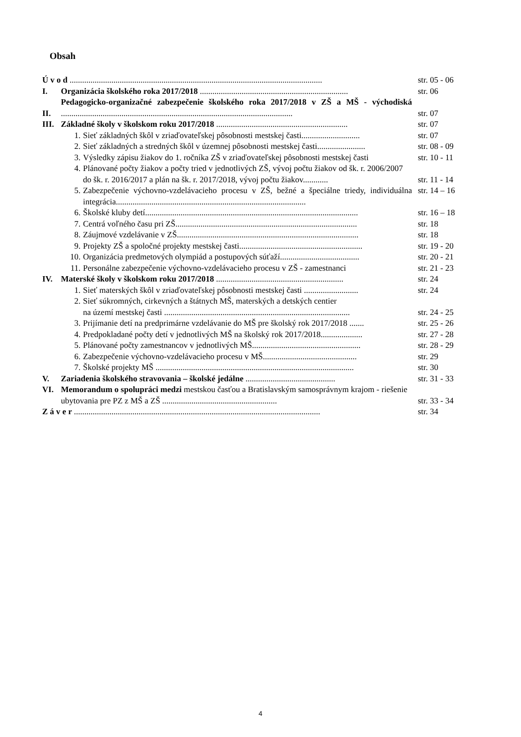Obsah
| Ú v o d ......................................................................................................................... | | | str. 05 - 06 |
| I. | Organizácia školského roka 2017/2018 ....................................................................... | | str. 06 |
| II. | Pedagogicko-organizačné zabezpečenie školského roka 2017/2018 v ZŠ a MŠ - východiská ............................................................................................................... | | str. 07 |
| III. | Základné školy v školskom roku 2017/2018 ............................................................... | | str. 07 |
| | 1. | Sieť základných škôl v zriaďovateľskej pôsobnosti mestskej časti............................ | str. 07 |
| | 2. | Sieť základných a stredných škôl v územnej pôsobnosti mestskej časti....................... | str. 08 - 09 |
| | 3. | Výsledky zápisu žiakov do 1. ročníka ZŠ v zriaďovateľskej pôsobnosti mestskej časti | str. 10 - 11 |
| | 4. | Plánované počty žiakov a počty tried v jednotlivých ZŠ, vývoj počtu žiakov od šk. r. 2006/2007 do šk. r. 2016/2017 a plán na šk. r. 2017/2018, vývoj počtu žiakov............ | str. 11 - 14 |
| | 5. | Zabezpečenie výchovno-vzdelávacieho procesu v ZŠ, bežné a špeciálne triedy, individuálna integrácia........................................................................................... | str. 14 – 16 |
| | 6. | Školské kluby detí...................................................................................................... | str. 16 – 18 |
| | 7. | Centrá voľného času pri ZŠ....................................................................................... | str. 18 |
| | 8. | Záujmové vzdelávanie v ZŠ....................................................................................... | str. 18 |
| | 9. | Projekty ZŠ a spoločné projekty mestskej časti........................................................... | str. 19 - 20 |
| | 10. | Organizácia predmetových olympiád a postupových súťaží...................................... | str. 20 - 21 |
| | 11. | Personálne zabezpečenie výchovno-vzdelávacieho procesu v ZŠ - zamestnanci | str. 21 - 23 |
| IV. | Materské školy v školskom roku 2017/2018 ............................................................. | | str. 24 |
| | 1. | Sieť materských škôl v zriaďovateľskej pôsobnosti mestskej časti .......................... | str. 24 |
| | 2. | Sieť súkromných, cirkevných a štátnych MŠ, materských a detských centier na území mestskej časti ......................................................................................... | str. 24 - 25 |
| | 3. | Prijímanie detí na predprimárne vzdelávanie do MŠ pre školský rok 2017/2018 ....... | str. 25 - 26 |
| | 4. | Predpokladané počty detí v jednotlivých MŠ na školský rok 2017/2018.................... | str. 27 - 28 |
| | 5. | Plánované počty zamestnancov v jednotlivých MŠ.................................................... | str. 28 - 29 |
| | 6. | Zabezpečenie výchovno-vzdelávacieho procesu v MŠ............................................. | str. 29 |
| | 7. | Školské projekty MŠ ............................................................................................... | str. 30 |
| V. | Zariadenia školského stravovania – školské jedálne ........................................... | | str. 31 - 33 |
| VI. | Memorandum o spolupráci medzi mestskou časťou a Bratislavským samosprávnym krajom - riešenie ubytovania pre PZ z MŠ a ZŠ ....................................................... | | str. 33 - 34 |
| Z á v e r ...................................................................................................................... | | | str. 34 |
4